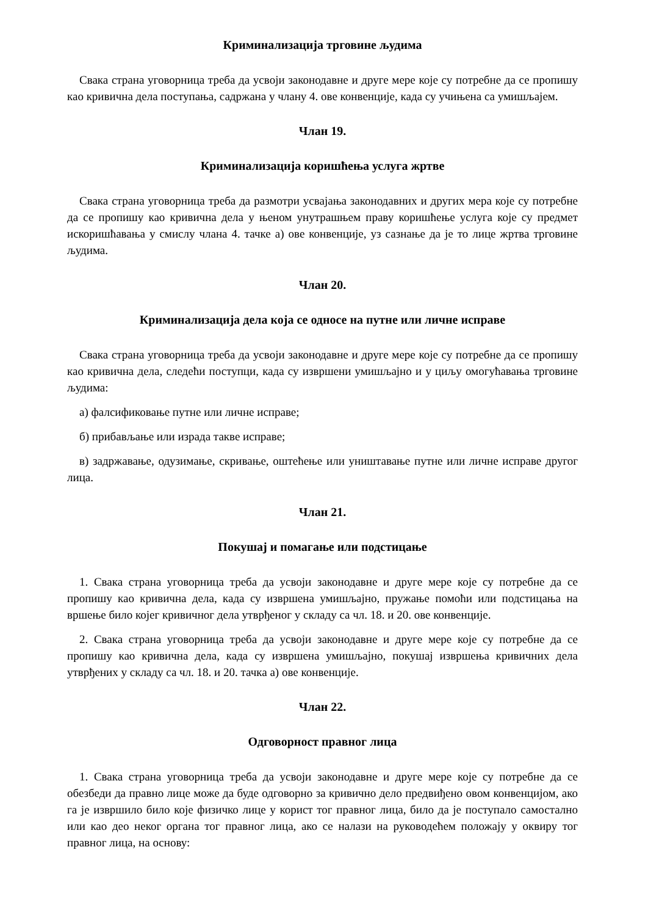Криминализација трговине људима
Свака страна уговорница треба да усвоји законодавне и друге мере које су потребне да се пропишу као кривична дела поступања, садржана у члану 4. ове конвенције, када су учињена са умишљајем.
Члан 19.
Криминализација коришћења услуга жртве
Свака страна уговорница треба да размотри усвајања законодавних и других мера које су потребне да се пропишу као кривична дела у њеном унутрашњем праву коришћење услуга које су предмет искоришћавања у смислу члана 4. тачке а) ове конвенције, уз сазнање да је то лице жртва трговине људима.
Члан 20.
Криминализација дела која се односе на путне или личне исправе
Свака страна уговорница треба да усвоји законодавне и друге мере које су потребне да се пропишу као кривична дела, следећи поступци, када су извршени умишљајно и у циљу омогућавања трговине људима:
а) фалсификовање путне или личне исправе;
б) прибављање или израда такве исправе;
в) задржавање, одузимање, скривање, оштећење или уништавање путне или личне исправе другог лица.
Члан 21.
Покушај и помагање или подстицање
1. Свака страна уговорница треба да усвоји законодавне и друге мере које су потребне да се пропишу као кривична дела, када су извршена умишљајно, пружање помоћи или подстицања на вршење било којег кривичног дела утврђеног у складу са чл. 18. и 20. ове конвенције.
2. Свака страна уговорница треба да усвоји законодавне и друге мере које су потребне да се пропишу као кривична дела, када су извршена умишљајно, покушај извршења кривичних дела утврђених у складу са чл. 18. и 20. тачка а) ове конвенције.
Члан 22.
Одговорност правног лица
1. Свака страна уговорница треба да усвоји законодавне и друге мере које су потребне да се обезбеди да правно лице може да буде одговорно за кривично дело предвиђено овом конвенцијом, ако га је извршило било које физичко лице у корист тог правног лица, било да је поступало самостално или као део неког органа тог правног лица, ако се налази на руководећем положају у оквиру тог правног лица, на основу: